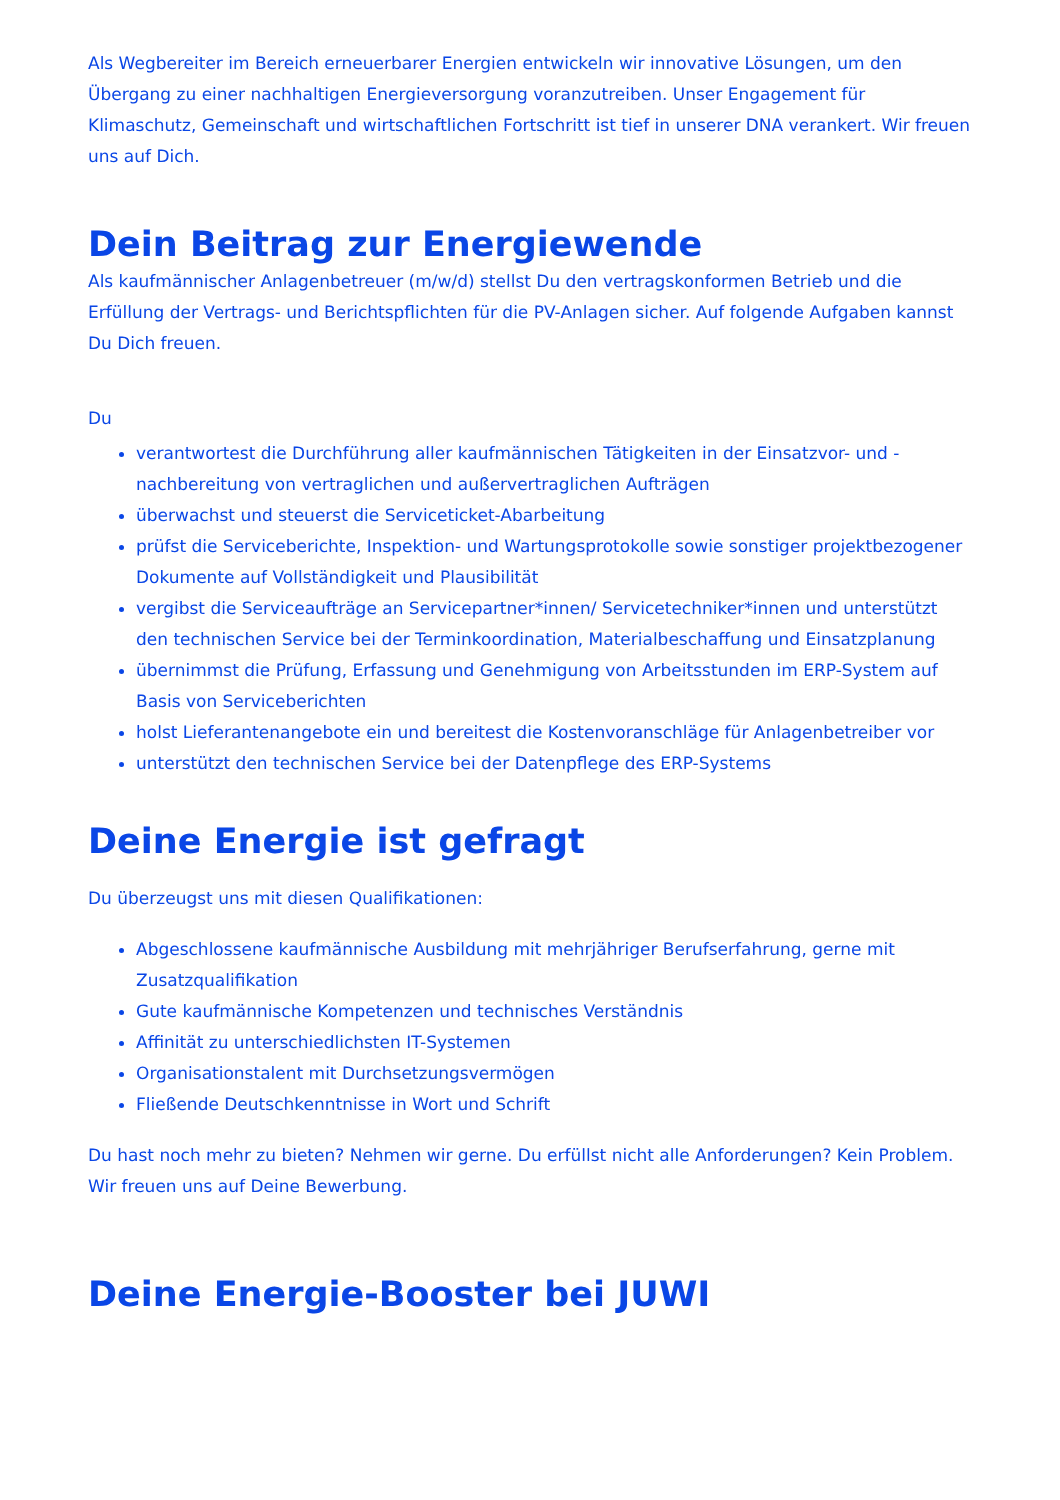Als Wegbereiter im Bereich erneuerbarer Energien entwickeln wir innovative Lösungen, um den Übergang zu einer nachhaltigen Energieversorgung voranzutreiben. Unser Engagement für Klimaschutz, Gemeinschaft und wirtschaftlichen Fortschritt ist tief in unserer DNA verankert. Wir freuen uns auf Dich.
Dein Beitrag zur Energiewende
Als kaufmännischer Anlagenbetreuer (m/w/d) stellst Du den vertragskonformen Betrieb und die Erfüllung der Vertrags- und Berichtspflichten für die PV-Anlagen sicher. Auf folgende Aufgaben kannst Du Dich freuen.
Du
verantwortest die Durchführung aller kaufmännischen Tätigkeiten in der Einsatzvor- und -nachbereitung von vertraglichen und außervertraglichen Aufträgen
überwachst und steuerst die Serviceticket-Abarbeitung
prüfst die Serviceberichte, Inspektion- und Wartungsprotokolle sowie sonstiger projektbezogener Dokumente auf Vollständigkeit und Plausibilität
vergibst die Serviceaufträge an Servicepartner*innen/ Servicetechniker*innen und unterstützt den technischen Service bei der Terminkoordination, Materialbeschaffung und Einsatzplanung
übernimmst die Prüfung, Erfassung und Genehmigung von Arbeitsstunden im ERP-System auf Basis von Serviceberichten
holst Lieferantenangebote ein und bereitest die Kostenvoranschläge für Anlagenbetreiber vor
unterstützt den technischen Service bei der Datenpflege des ERP-Systems
Deine Energie ist gefragt
Du überzeugst uns mit diesen Qualifikationen:
Abgeschlossene kaufmännische Ausbildung mit mehrjähriger Berufserfahrung, gerne mit Zusatzqualifikation
Gute kaufmännische Kompetenzen und technisches Verständnis
Affinität zu unterschiedlichsten IT-Systemen
Organisationstalent mit Durchsetzungsvermögen
Fließende Deutschkenntnisse in Wort und Schrift
Du hast noch mehr zu bieten? Nehmen wir gerne. Du erfüllst nicht alle Anforderungen? Kein Problem. Wir freuen uns auf Deine Bewerbung.
Deine Energie-Booster bei JUWI